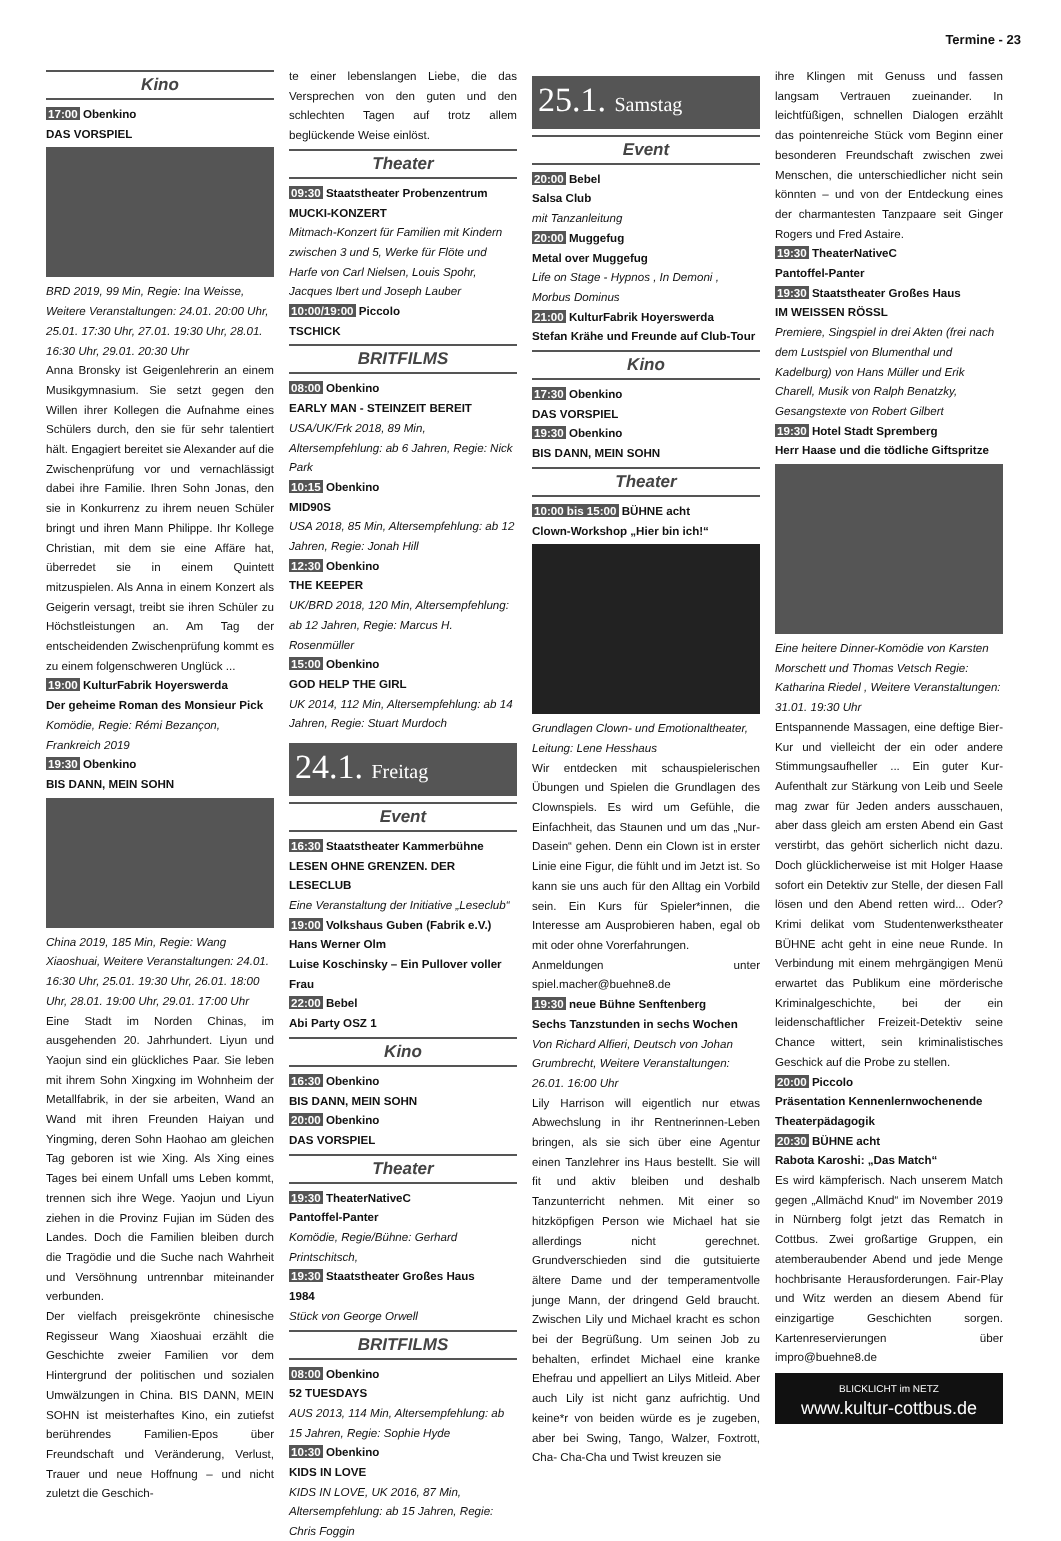Termine - 23
Kino
17:00 Obenkino
DAS VORSPIEL
BRD 2019, 99 Min, Regie: Ina Weisse, Weitere Veranstaltungen: 24.01. 20:00 Uhr, 25.01. 17:30 Uhr, 27.01. 19:30 Uhr, 28.01. 16:30 Uhr, 29.01. 20:30 Uhr
Anna Bronsky ist Geigenlehrerin an einem Musikgymnasium. Sie setzt gegen den Willen ihrer Kollegen die Aufnahme eines Schülers durch, den sie für sehr talentiert hält. Engagiert bereitet sie Alexander auf die Zwischenprüfung vor und vernachlässigt dabei ihre Familie. Ihren Sohn Jonas, den sie in Konkurrenz zu ihrem neuen Schüler bringt und ihren Mann Philippe. Ihr Kollege Christian, mit dem sie eine Affäre hat, überredet sie in einem Quintett mitzuspielen. Als Anna in einem Konzert als Geigerin versagt, treibt sie ihren Schüler zu Höchstleistungen an. Am Tag der entscheidenden Zwischenprüfung kommt es zu einem folgenschweren Unglück ...
19:00 KulturFabrik Hoyerswerda
Der geheime Roman des Monsieur Pick
Komödie, Regie: Rémi Bezançon, Frankreich 2019
19:30 Obenkino
BIS DANN, MEIN SOHN
China 2019, 185 Min, Regie: Wang Xiaoshuai, Weitere Veranstaltungen: 24.01. 16:30 Uhr, 25.01. 19:30 Uhr, 26.01. 18:00 Uhr, 28.01. 19:00 Uhr, 29.01. 17:00 Uhr
Eine Stadt im Norden Chinas, im ausgehenden 20. Jahrhundert. Liyun und Yaojun sind ein glückliches Paar. Sie leben mit ihrem Sohn Xingxing im Wohnheim der Metallfabrik, in der sie arbeiten, Wand an Wand mit ihren Freunden Haiyan und Yingming, deren Sohn Haohao am gleichen Tag geboren ist wie Xing. Als Xing eines Tages bei einem Unfall ums Leben kommt, trennen sich ihre Wege. Yaojun und Liyun ziehen in die Provinz Fujian im Süden des Landes. Doch die Familien bleiben durch die Tragödie und die Suche nach Wahrheit und Versöhnung untrennbar miteinander verbunden.
Der vielfach preisgekrönte chinesische Regisseur Wang Xiaoshuai erzählt die Geschichte zweier Familien vor dem Hintergrund der politischen und sozialen Umwälzungen in China. BIS DANN, MEIN SOHN ist meisterhaftes Kino, ein zutiefst berührendes Familien-Epos über Freundschaft und Veränderung, Verlust, Trauer und neue Hoffnung – und nicht zuletzt die Geschich-
te einer lebenslangen Liebe, die das Versprechen von den guten und den schlechten Tagen auf trotz allem beglückende Weise einlöst.
Theater
09:30 Staatstheater Probenzentrum
MUCKI-KONZERT
Mitmach-Konzert für Familien mit Kindern zwischen 3 und 5, Werke für Flöte und Harfe von Carl Nielsen, Louis Spohr, Jacques Ibert und Joseph Lauber
10:00/19:00 Piccolo
TSCHICK
BRITFILMS
08:00 Obenkino
EARLY MAN - STEINZEIT BEREIT
USA/UK/Frk 2018, 89 Min, Altersempfehlung: ab 6 Jahren, Regie: Nick Park
10:15 Obenkino
MID90S
USA 2018, 85 Min, Altersempfehlung: ab 12 Jahren, Regie: Jonah Hill
12:30 Obenkino
THE KEEPER
UK/BRD 2018, 120 Min, Altersempfehlung: ab 12 Jahren, Regie: Marcus H. Rosenmüller
15:00 Obenkino
GOD HELP THE GIRL
UK 2014, 112 Min, Altersempfehlung: ab 14 Jahren, Regie: Stuart Murdoch
24.1. Freitag
Event
16:30 Staatstheater Kammerbühne
LESEN OHNE GRENZEN. DER LESECLUB
Eine Veranstaltung der Initiative „Leseclub“
19:00 Volkshaus Guben (Fabrik e.V.)
Hans Werner Olm
Luise Koschinsky – Ein Pullover voller Frau
22:00 Bebel
Abi Party OSZ 1
Kino
16:30 Obenkino
BIS DANN, MEIN SOHN
20:00 Obenkino
DAS VORSPIEL
Theater
19:30 TheaterNativeC
Pantoffel-Panter
Komödie, Regie/Bühne: Gerhard Printschitsch,
19:30 Staatstheater Großes Haus
1984
Stück von George Orwell
BRITFILMS
08:00 Obenkino
52 TUESDAYS
AUS 2013, 114 Min, Altersempfehlung: ab 15 Jahren, Regie: Sophie Hyde
10:30 Obenkino
KIDS IN LOVE
KIDS IN LOVE, UK 2016, 87 Min, Altersempfehlung: ab 15 Jahren, Regie: Chris Foggin
25.1. Samstag
Event
20:00 Bebel
Salsa Club
mit Tanzanleitung
20:00 Muggefug
Metal over Muggefug
Life on Stage - Hypnos , In Demoni , Morbus Dominus
21:00 KulturFabrik Hoyerswerda
Stefan Krähe und Freunde auf Club-Tour
Kino
17:30 Obenkino
DAS VORSPIEL
19:30 Obenkino
BIS DANN, MEIN SOHN
Theater
10:00 bis 15:00 BÜHNE acht
Clown-Workshop „Hier bin ich!“
Grundlagen Clown- und Emotionaltheater, Leitung: Lene Hesshaus
Wir entdecken mit schauspielerischen Übungen und Spielen die Grundlagen des Clownspiels. Es wird um Gefühle, die Einfachheit, das Staunen und um das „Nur-Dasein“ gehen. Denn ein Clown ist in erster Linie eine Figur, die fühlt und im Jetzt ist. So kann sie uns auch für den Alltag ein Vorbild sein. Ein Kurs für Spieler*innen, die Interesse am Ausprobieren haben, egal ob mit oder ohne Vorerfahrungen.
Anmeldungen unter spiel.macher@buehne8.de
19:30 neue Bühne Senftenberg
Sechs Tanzstunden in sechs Wochen
Von Richard Alfieri, Deutsch von Johan Grumbrecht, Weitere Veranstaltungen: 26.01. 16:00 Uhr
Lily Harrison will eigentlich nur etwas Abwechslung in ihr Rentnerinnen-Leben bringen, als sie sich über eine Agentur einen Tanzlehrer ins Haus bestellt. Sie will fit und aktiv bleiben und deshalb Tanzunterricht nehmen. Mit einer so hitzköpfigen Person wie Michael hat sie allerdings nicht gerechnet. Grundverschieden sind die gutsituierte ältere Dame und der temperamentvolle junge Mann, der dringend Geld braucht. Zwischen Lily und Michael kracht es schon bei der Begrüßung. Um seinen Job zu behalten, erfindet Michael eine kranke Ehefrau und appelliert an Lilys Mitleid. Aber auch Lily ist nicht ganz aufrichtig. Und keine*r von beiden würde es je zugeben, aber bei Swing, Tango, Walzer, Foxtrott, Cha- Cha-Cha und Twist kreuzen sie
ihre Klingen mit Genuss und fassen langsam Vertrauen zueinander. In leichtfüßigen, schnellen Dialogen erzählt das pointenreiche Stück vom Beginn einer besonderen Freundschaft zwischen zwei Menschen, die unterschiedlicher nicht sein könnten – und von der Entdeckung eines der charmantesten Tanzpaare seit Ginger Rogers und Fred Astaire.
19:30 TheaterNativeC
Pantoffel-Panter
19:30 Staatstheater Großes Haus
IM WEISSEN RÖSSL
Premiere, Singspiel in drei Akten (frei nach dem Lustspiel von Blumenthal und Kadelburg) von Hans Müller und Erik Charell, Musik von Ralph Benatzky, Gesangstexte von Robert Gilbert
19:30 Hotel Stadt Spremberg
Herr Haase und die tödliche Giftspritze
Eine heitere Dinner-Komödie von Karsten Morschett und Thomas Vetsch Regie: Katharina Riedel , Weitere Veranstaltungen: 31.01. 19:30 Uhr
Entspannende Massagen, eine deftige Bier-Kur und vielleicht der ein oder andere Stimmungsaufheller ... Ein guter Kur-Aufenthalt zur Stärkung von Leib und Seele mag zwar für Jeden anders ausschauen, aber dass gleich am ersten Abend ein Gast verstirbt, das gehört sicherlich nicht dazu. Doch glücklicherweise ist mit Holger Haase sofort ein Detektiv zur Stelle, der diesen Fall lösen und den Abend retten wird... Oder? Krimi delikat vom Studentenwerkstheater BÜHNE acht geht in eine neue Runde. In Verbindung mit einem mehrgängigen Menü erwartet das Publikum eine mörderische Kriminalgeschichte, bei der ein leidenschaftlicher Freizeit-Detektiv seine Chance wittert, sein kriminalistisches Geschick auf die Probe zu stellen.
20:00 Piccolo
Präsentation Kennenlernwochenende Theaterpädagogik
20:30 BÜHNE acht
Rabota Karoshi: „Das Match“
Es wird kämpferisch. Nach unserem Match gegen „Allmächd Knud“ im November 2019 in Nürnberg folgt jetzt das Rematch in Cottbus. Zwei großartige Gruppen, ein atemberaubender Abend und jede Menge hochbrisante Herausforderungen. Fair-Play und Witz werden an diesem Abend für einzigartige Geschichten sorgen. Kartenreservierungen über impro@buehne8.de
BLICKLICHT im NETZ
www.kultur-cottbus.de